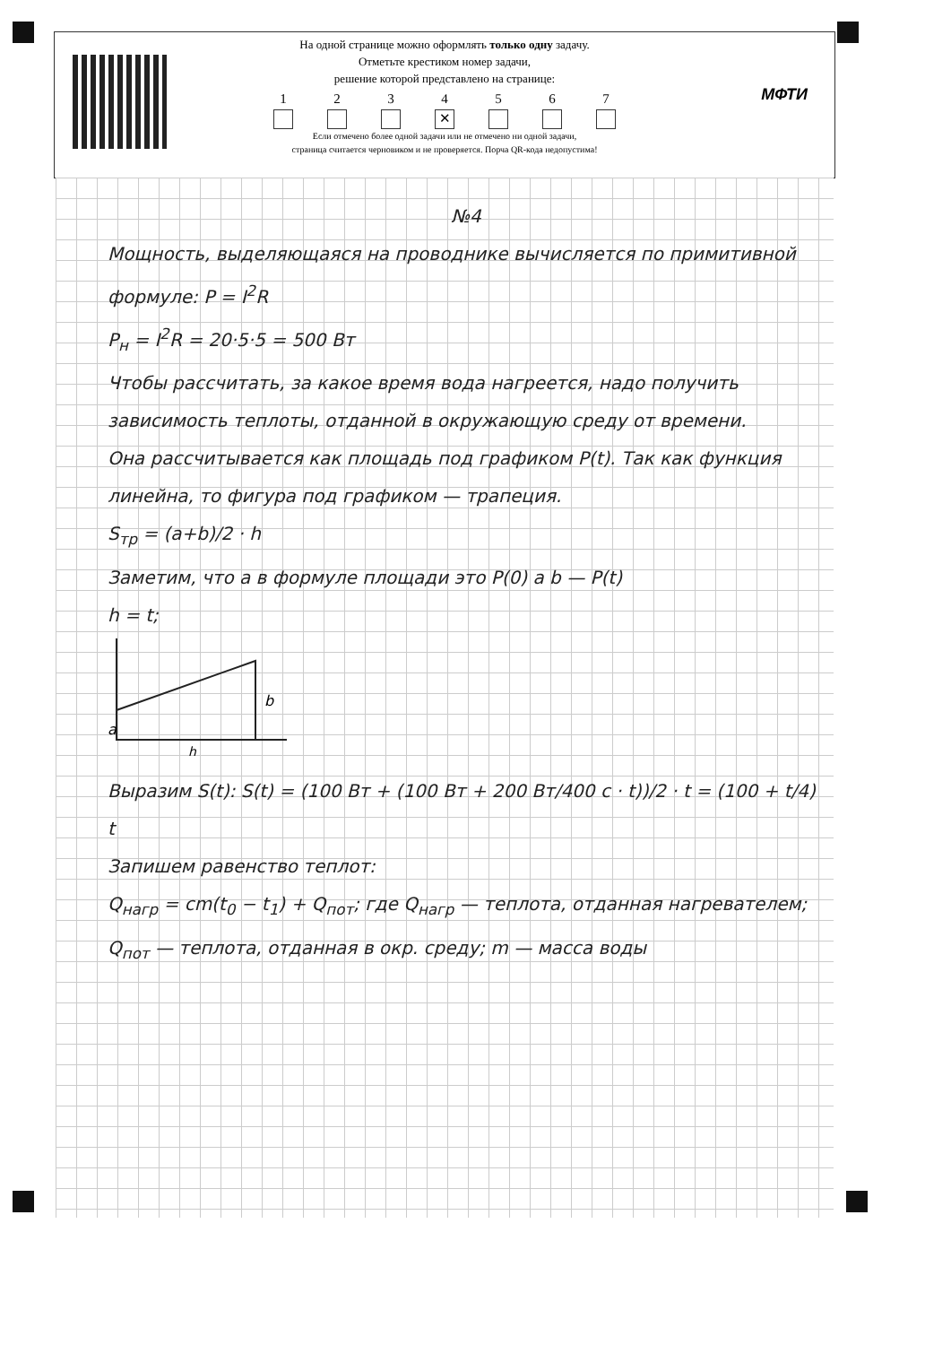МФТИ
На одной странице можно оформлять только одну задачу.
Отметьте крестиком номер задачи,
решение которой представлено на странице:
1 2 3 4
✕
5 6 7
Если отмечено более одной задачи или не отмечено ни одной задачи,
страница считается черновиком и не проверяется. Порча QR-кода недопустима!
№4
Мощность, выделяющаяся на проводнике вычисляется по примитивной формуле: P = I<sup>2</sup>R
P<sub>н</sub> = I<sup>2</sup>R = 20·5·5 = 500 Вт
Чтобы рассчитать, за какое время вода нагреется, надо получить зависимость теплоты, отданной в окружающую среду от времени.
Она рассчитывается как площадь под графиком P(t). Так как функция линейна, то фигура под графиком — трапеция.
S<sub>тр</sub> = (a+b)/2 · h
Заметим, что a в формуле площади это P(0) а b — P(t)
h = t;
b
a
h
Выразим S(t): S(t) = (100 Вт + (100 Вт + 200 Вт/400 с · t))/2 · t = (100 + t/4) t
Запишем равенство теплот:
Q<sub>нагр</sub> = cm(t<sub>0</sub> − t<sub>1</sub>) + Q<sub>пот</sub>; где Q<sub>нагр</sub> — теплота, отданная нагревателем; Q<sub>пот</sub> — теплота, отданная в окр. среду; m — масса воды